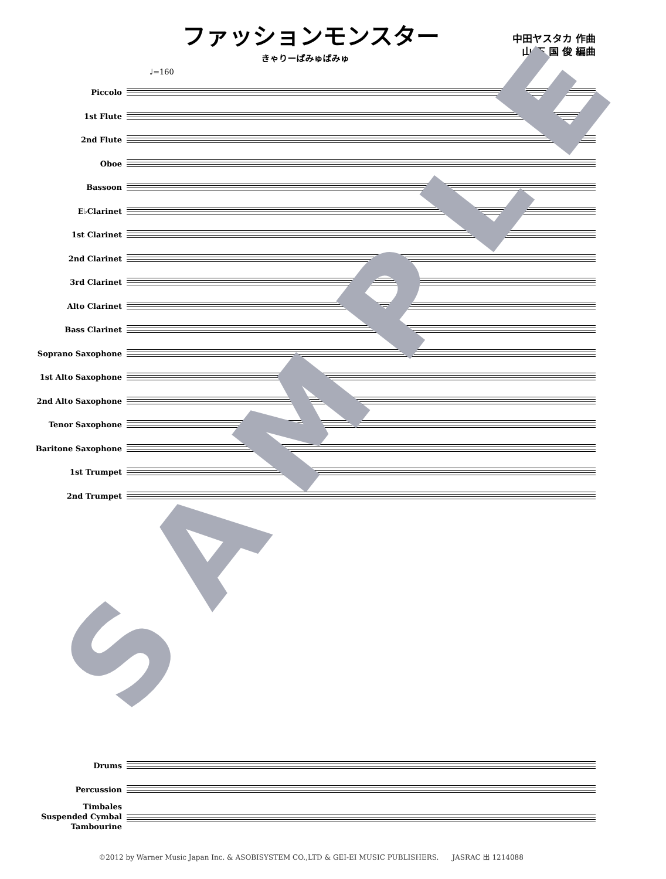ファッションモンスター
きゃりーぱみゅぱみゅ
中田ヤスタカ 作曲
山 下 国 俊 編曲
♩=160
Piccolo
1st Flute
2nd Flute
Oboe
Bassoon
E♭Clarinet
1st Clarinet
2nd Clarinet
3rd Clarinet
Alto Clarinet
Bass Clarinet
Soprano Saxophone
1st Alto Saxophone
2nd Alto Saxophone
Tenor Saxophone
Baritone Saxophone
1st Trumpet
2nd Trumpet
Drums
Percussion
Timbales
Suspended Cymbal
Tambourine
©2012 by Warner Music Japan Inc. & ASOBISYSTEM CO.,LTD & GEI-EI MUSIC PUBLISHERS. JASRAC 出 1214088
SAMPLE